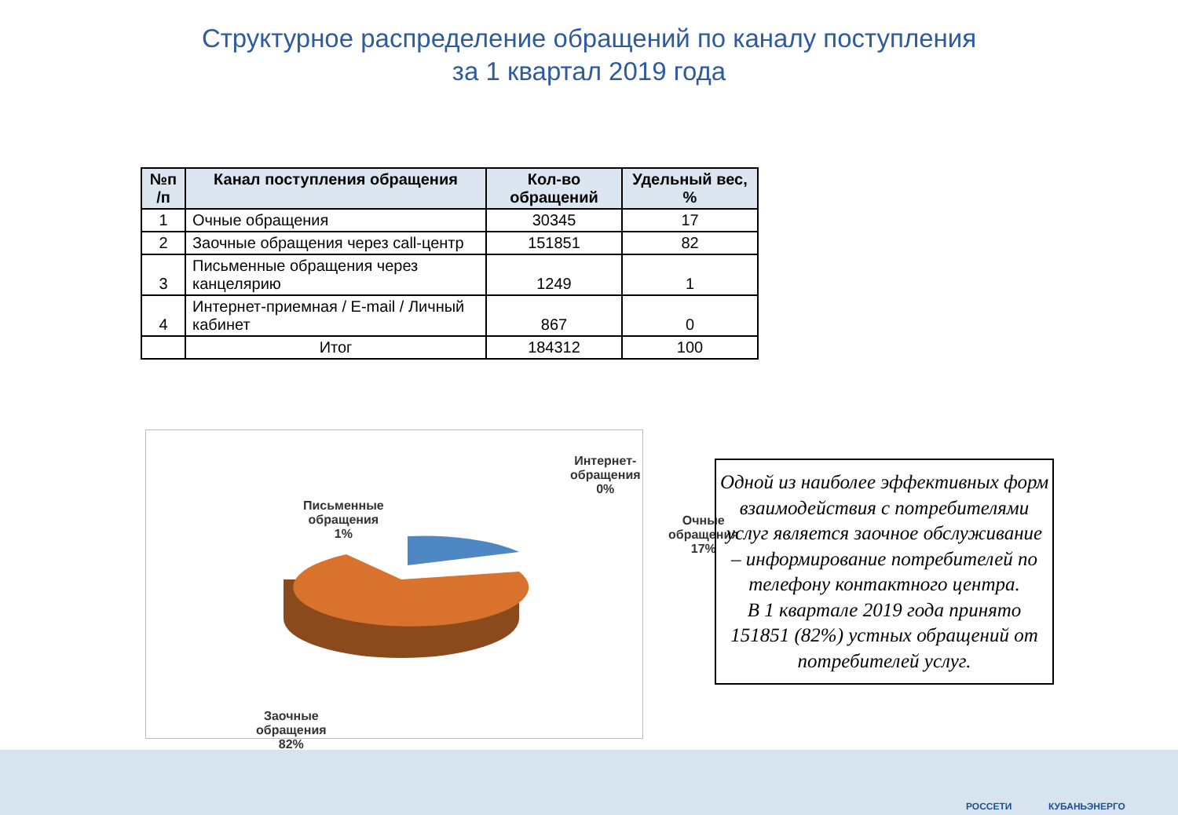Структурное распределение обращений по каналу поступления
за 1 квартал 2019 года
| №п /п | Канал поступления обращения | Кол-во обращений | Удельный вес, % |
| --- | --- | --- | --- |
| 1 | Очные обращения | 30345 | 17 |
| 2 | Заочные обращения через call-центр | 151851 | 82 |
| 3 | Письменные обращения через канцелярию | 1249 | 1 |
| 4 | Интернет-приемная / E-mail / Личный кабинет | 867 | 0 |
| | Итог | 184312 | 100 |
Интернет-
обращения
0%
Письменные
обращения
1%
Очные
обращения
17%
Заочные
обращения
82%
Одной из наиболее эффективных форм взаимодействия с потребителями услуг является заочное обслуживание – информирование потребителей по телефону контактного центра.
В 1 квартале 2019 года принято 151851 (82%) устных обращений от потребителей услуг.
РОССЕТИ КУБАНЬЭНЕРГО